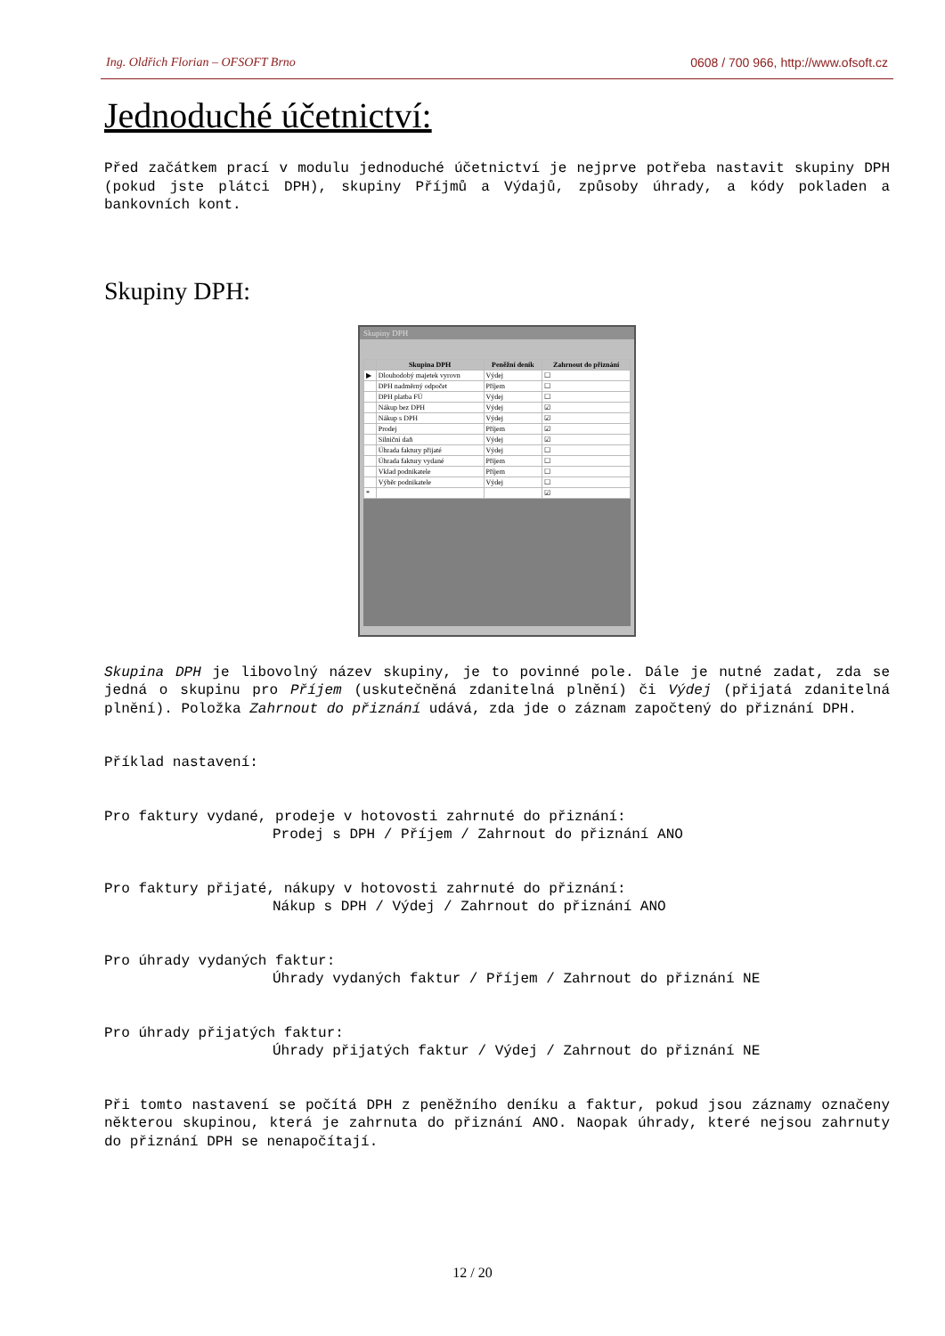Ing. Oldřich Florian – OFSOFT Brno 0608 / 700 966, http://www.ofsoft.cz
Jednoduché účetnictví:
Před začátkem prací v modulu jednoduché účetnictví je nejprve potřeba nastavit skupiny DPH (pokud jste plátci DPH), skupiny Příjmů a Výdajů, způsoby úhrady, a kódy pokladen a bankovních kont.
Skupiny DPH:
Skupiny DPH
| | Skupina DPH | Peněžní deník | Zahrnout do přiznání |
| --- | --- | --- | --- |
| ▶ | Dlouhodobý majetek vyrovn | Výdej | ☐ |
| | DPH nadměrný odpočet | Příjem | ☐ |
| | DPH platba FÚ | Výdej | ☐ |
| | Nákup bez DPH | Výdej | ☑ |
| | Nákup s DPH | Výdej | ☑ |
| | Prodej | Příjem | ☑ |
| | Silniční daň | Výdej | ☑ |
| | Úhrada faktury přijaté | Výdej | ☐ |
| | Úhrada faktury vydané | Příjem | ☐ |
| | Vklad podnikatele | Příjem | ☐ |
| | Výběr podnikatele | Výdej | ☐ |
| * | | | ☑ |
Skupina DPH je libovolný název skupiny, je to povinné pole. Dále je nutné zadat, zda se jedná o skupinu pro Příjem (uskutečněná zdanitelná plnění) či Výdej (přijatá zdanitelná plnění). Položka Zahrnout do přiznání udává, zda jde o záznam započtený do přiznání DPH.
Příklad nastavení:
Pro faktury vydané, prodeje v hotovosti zahrnuté do přiznání:
Prodej s DPH / Příjem / Zahrnout do přiznání ANO
Pro faktury přijaté, nákupy v hotovosti zahrnuté do přiznání:
Nákup s DPH / Výdej / Zahrnout do přiznání ANO
Pro úhrady vydaných faktur:
Úhrady vydaných faktur / Příjem / Zahrnout do přiznání NE
Pro úhrady přijatých faktur:
Úhrady přijatých faktur / Výdej / Zahrnout do přiznání NE
Při tomto nastavení se počítá DPH z peněžního deníku a faktur, pokud jsou záznamy označeny některou skupinou, která je zahrnuta do přiznání ANO. Naopak úhrady, které nejsou zahrnuty do přiznání DPH se nenapočítají.
12 / 20